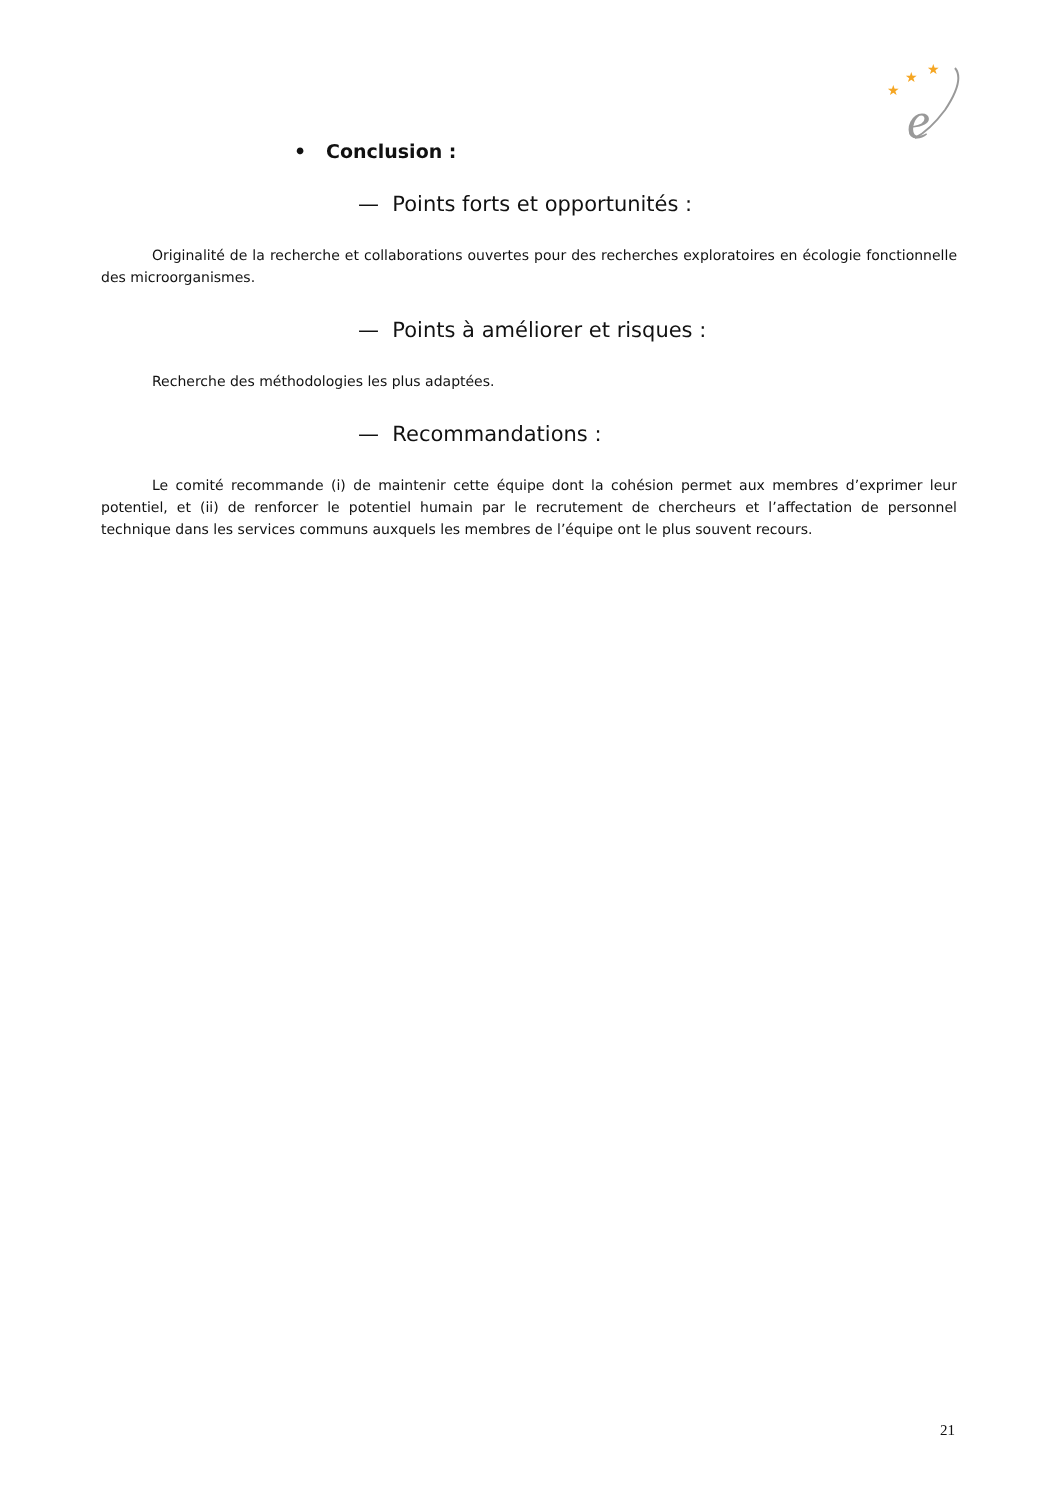★
★
★
e
• Conclusion :
— Points forts et opportunités :
Originalité de la recherche et collaborations ouvertes pour des recherches exploratoires en écologie fonctionnelle des microorganismes.
— Points à améliorer et risques :
Recherche des méthodologies les plus adaptées.
— Recommandations :
Le comité recommande (i) de maintenir cette équipe dont la cohésion permet aux membres d’exprimer leur potentiel, et (ii) de renforcer le potentiel humain par le recrutement de chercheurs et l’affectation de personnel technique dans les services communs auxquels les membres de l’équipe ont le plus souvent recours.
21